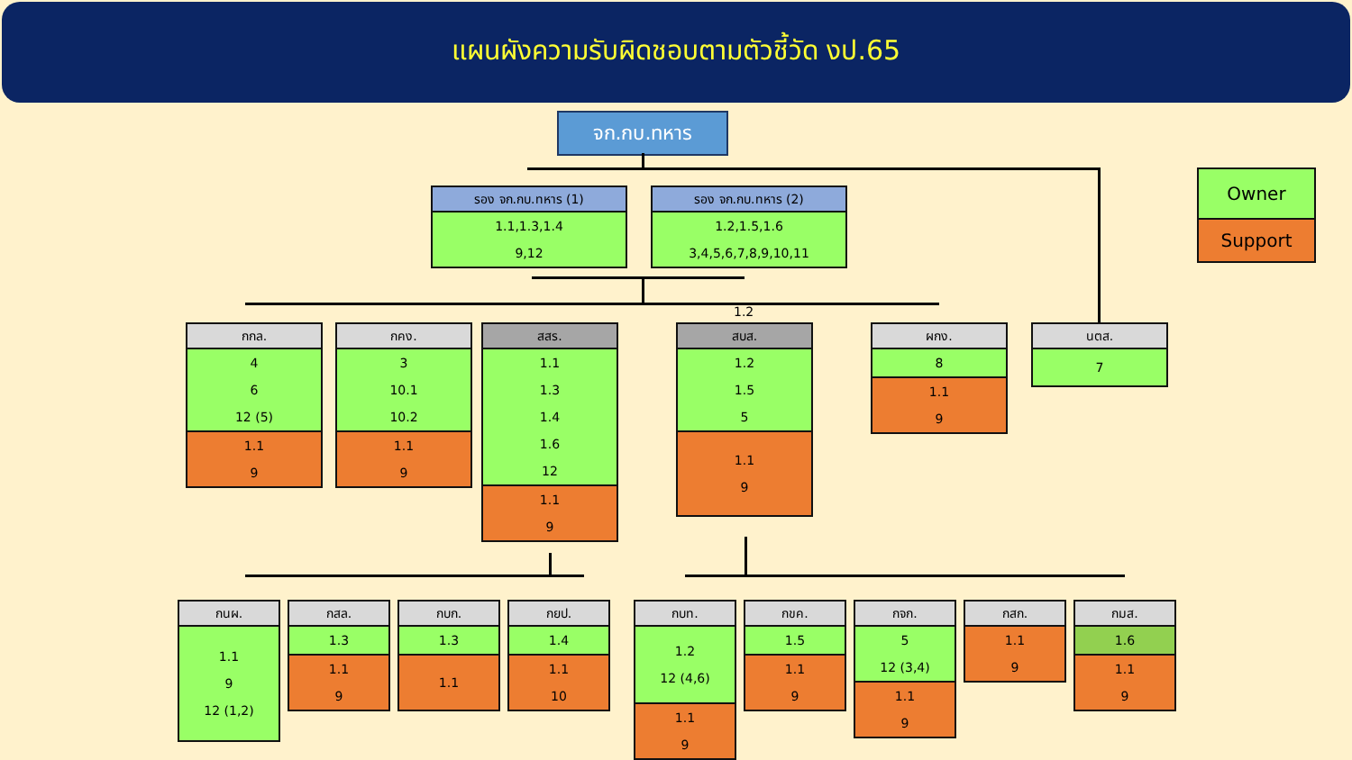แผนผังความรับผิดชอบตามตัวชี้วัด งป.65
จก.กบ.ทหาร
รอง จก.กบ.ทหาร (1)
1.1,1.3,1.4
9,12
รอง จก.กบ.ทหาร (2)
1.2,1.5,1.6
3,4,5,6,7,8,9,10,11
Owner
Support
กกล.
4
6
12 (5)
1.1
9
กคง.
3
10.1
10.2
1.1
9
สสร.
1.1
1.3
1.4
1.6
12
1.1
9
1.2
สบส.
1.2
1.5
5
1.1
9
ผกง.
8
1.1
9
นตส.
7
กนผ.
1.1
9
12 (1,2)
กสล.
1.3
1.1
9
กบก.
1.3
1.1
กยป.
1.4
1.1
10
กบท.
1.2
12 (4,6)
1.1
9
กขค.
1.5
1.1
9
กจก.
5
12 (3,4)
1.1
9
กสก.
1.1
9
กมส.
1.6
1.1
9